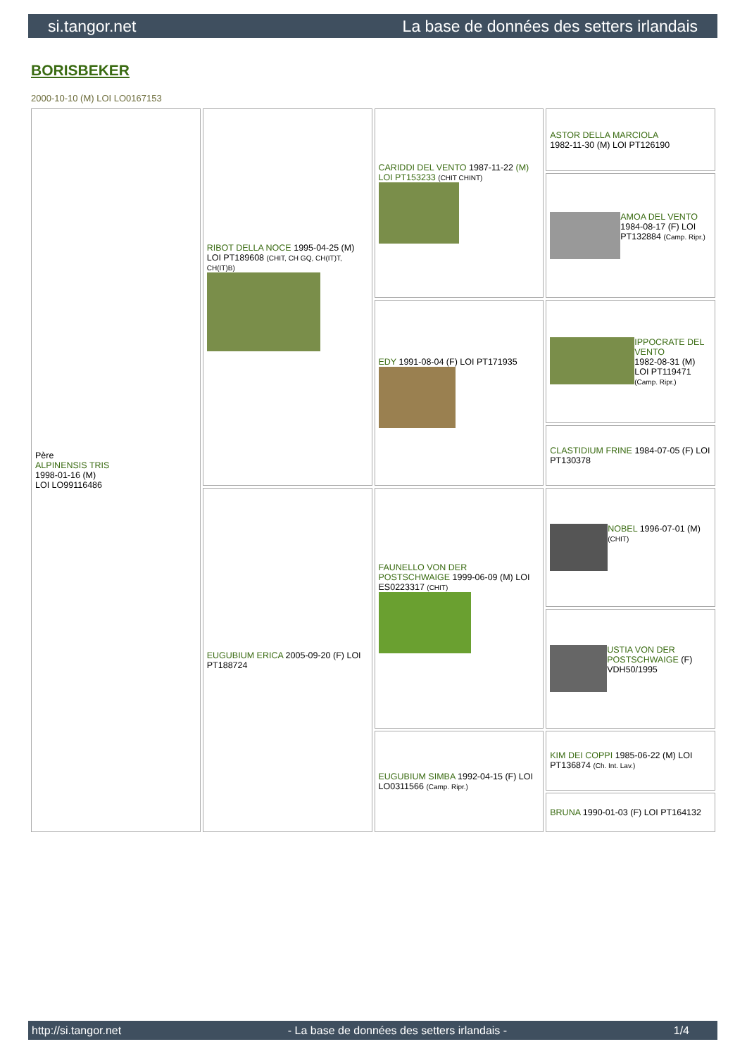si.tangor.net La base de données des setters irlandais
BORISBEKER
2000-10-10 (M) LOI LO0167153
| Père ALPINENSIS TRIS 1998-01-16 (M) LOI LO99116486 | RIBOT DELLA NOCE 1995-04-25 (M) LOI PT189608 (CHIT, CH GQ, CH(IT)T, CH(IT)B) | CARIDDI DEL VENTO 1987-11-22 (M) LOI PT153233 (CHIT CHINT) | ASTOR DELLA MARCIOLA 1982-11-30 (M) LOI PT126190 |
| | | | AMOA DEL VENTO 1984-08-17 (F) LOI PT132884 (Camp. Ripr.) |
| | | EDY 1991-08-04 (F) LOI PT171935 | IPPOCRATE DEL VENTO 1982-08-31 (M) LOI PT119471 (Camp. Ripr.) |
| | | | CLASTIDIUM FRINE 1984-07-05 (F) LOI PT130378 |
| | EUGUBIUM ERICA 2005-09-20 (F) LOI PT188724 | FAUNELLO VON DER POSTSCHWAIGE 1999-06-09 (M) LOI ES0223317 (CHIT) | NOBEL 1996-07-01 (M) (CHIT) |
| | | | USTIA VON DER POSTSCHWAIGE (F) VDH50/1995 |
| | | EUGUBIUM SIMBA 1992-04-15 (F) LOI LO0311566 (Camp. Ripr.) | KIM DEI COPPI 1985-06-22 (M) LOI PT136874 (Ch. Int. Lav.) |
| | | | BRUNA 1990-01-03 (F) LOI PT164132 |
http://si.tangor.net - La base de données des setters irlandais - 1/4